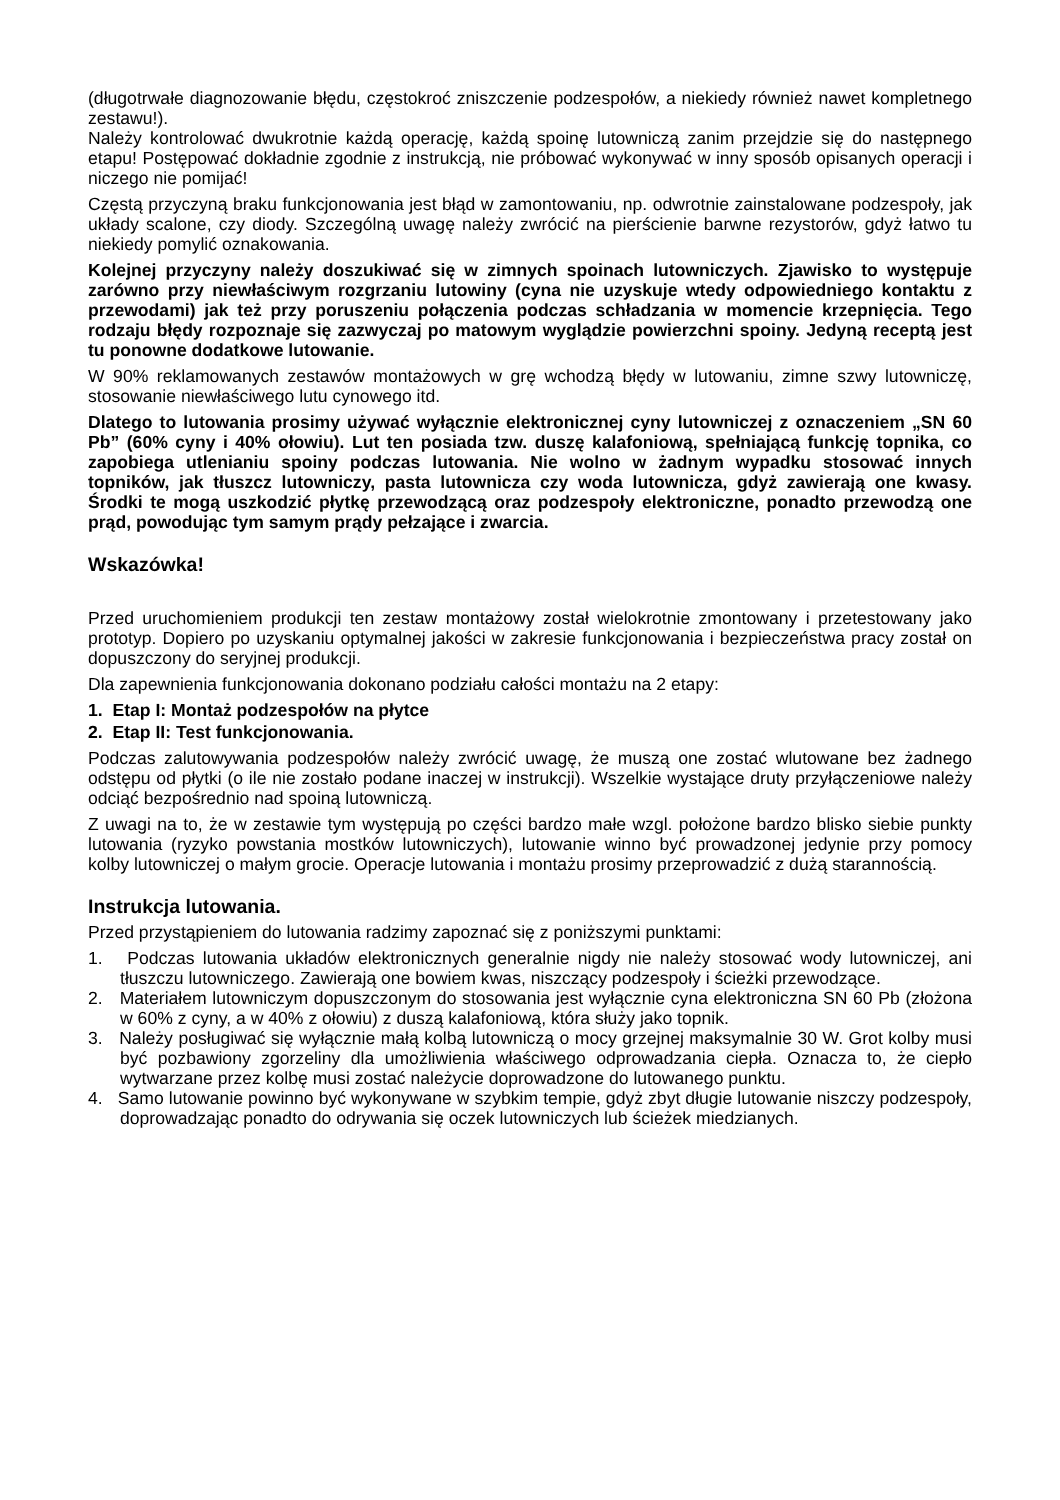(długotrwałe diagnozowanie błędu, częstokroć zniszczenie podzespołów, a niekiedy również nawet kompletnego zestawu!).
Należy kontrolować dwukrotnie każdą operację, każdą spoinę lutowniczą zanim przejdzie się do następnego etapu! Postępować dokładnie zgodnie z instrukcją, nie próbować wykonywać w inny sposób opisanych operacji i niczego nie pomijać!
Częstą przyczyną braku funkcjonowania jest błąd w zamontowaniu, np. odwrotnie zainstalowane podzespoły, jak układy scalone, czy diody. Szczególną uwagę należy zwrócić na pierścienie barwne rezystorów, gdyż łatwo tu niekiedy pomylić oznakowania.
Kolejnej przyczyny należy doszukiwać się w zimnych spoinach lutowniczych. Zjawisko to występuje zarówno przy niewłaściwym rozgrzaniu lutowiny (cyna nie uzyskuje wtedy odpowiedniego kontaktu z przewodami) jak też przy poruszeniu połączenia podczas schładzania w momencie krzepnięcia. Tego rodzaju błędy rozpoznaje się zazwyczaj po matowym wyglądzie powierzchni spoiny. Jedyną receptą jest tu ponowne dodatkowe lutowanie.
W 90% reklamowanych zestawów montażowych w grę wchodzą błędy w lutowaniu, zimne szwy lutowniczę, stosowanie niewłaściwego lutu cynowego itd.
Dlatego to lutowania prosimy używać wyłącznie elektronicznej cyny lutowniczej z oznaczeniem „SN 60 Pb” (60% cyny i 40% ołowiu). Lut ten posiada tzw. duszę kalafoniową, spełniającą funkcję topnika, co zapobiega utlenianiu spoiny podczas lutowania. Nie wolno w żadnym wypadku stosować innych topników, jak tłuszcz lutowniczy, pasta lutownicza czy woda lutownicza, gdyż zawierają one kwasy. Środki te mogą uszkodzić płytkę przewodzącą oraz podzespoły elektroniczne, ponadto przewodzą one prąd, powodując tym samym prądy pełzające i zwarcia.
Wskazówka!
Przed uruchomieniem produkcji ten zestaw montażowy został wielokrotnie zmontowany i przetestowany jako prototyp. Dopiero po uzyskaniu optymalnej jakości w zakresie funkcjonowania i bezpieczeństwa pracy został on dopuszczony do seryjnej produkcji.
Dla zapewnienia funkcjonowania dokonano podziału całości montażu na 2 etapy:
1. Etap I: Montaż podzespołów na płytce
2. Etap II: Test funkcjonowania.
Podczas zalutowywania podzespołów należy zwrócić uwagę, że muszą one zostać wlutowane bez żadnego odstępu od płytki (o ile nie zostało podane inaczej w instrukcji). Wszelkie wystające druty przyłączeniowe należy odciąć bezpośrednio nad spoiną lutowniczą.
Z uwagi na to, że w zestawie tym występują po części bardzo małe wzgl. położone bardzo blisko siebie punkty lutowania (ryzyko powstania mostków lutowniczych), lutowanie winno być prowadzonej jedynie przy pomocy kolby lutowniczej o małym grocie. Operacje lutowania i montażu prosimy przeprowadzić z dużą starannością.
Instrukcja lutowania.
Przed przystąpieniem do lutowania radzimy zapoznać się z poniższymi punktami:
1. Podczas lutowania układów elektronicznych generalnie nigdy nie należy stosować wody lutowniczej, ani tłuszczu lutowniczego. Zawierają one bowiem kwas, niszczący podzespoły i ścieżki przewodzące.
2. Materiałem lutowniczym dopuszczonym do stosowania jest wyłącznie cyna elektroniczna SN 60 Pb (złożona w 60% z cyny, a w 40% z ołowiu) z duszą kalafoniową, która służy jako topnik.
3. Należy posługiwać się wyłącznie małą kolbą lutowniczą o mocy grzejnej maksymalnie 30 W. Grot kolby musi być pozbawiony zgorzeliny dla umożliwienia właściwego odprowadzania ciepła. Oznacza to, że ciepło wytwarzane przez kolbę musi zostać należycie doprowadzone do lutowanego punktu.
4. Samo lutowanie powinno być wykonywane w szybkim tempie, gdyż zbyt długie lutowanie niszczy podzespoły, doprowadzając ponadto do odrywania się oczek lutowniczych lub ścieżek miedzianych.